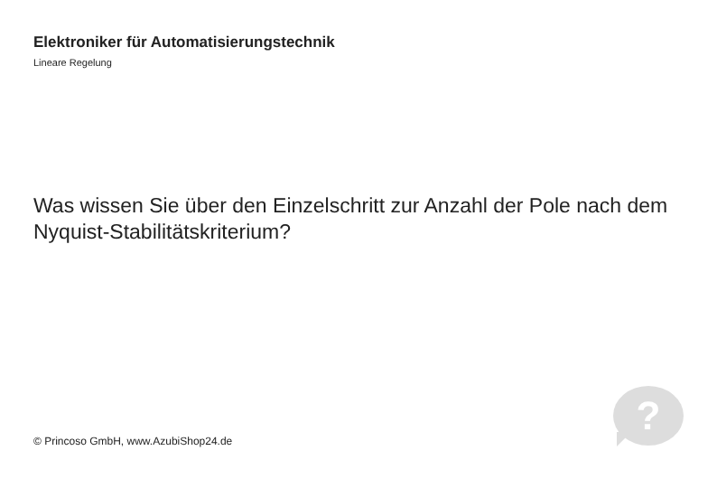Elektroniker für Automatisierungstechnik
Lineare Regelung
Was wissen Sie über den Einzelschritt zur Anzahl der Pole nach dem Nyquist-Stabilitätskriterium?
?
© Princoso GmbH, www.AzubiShop24.de